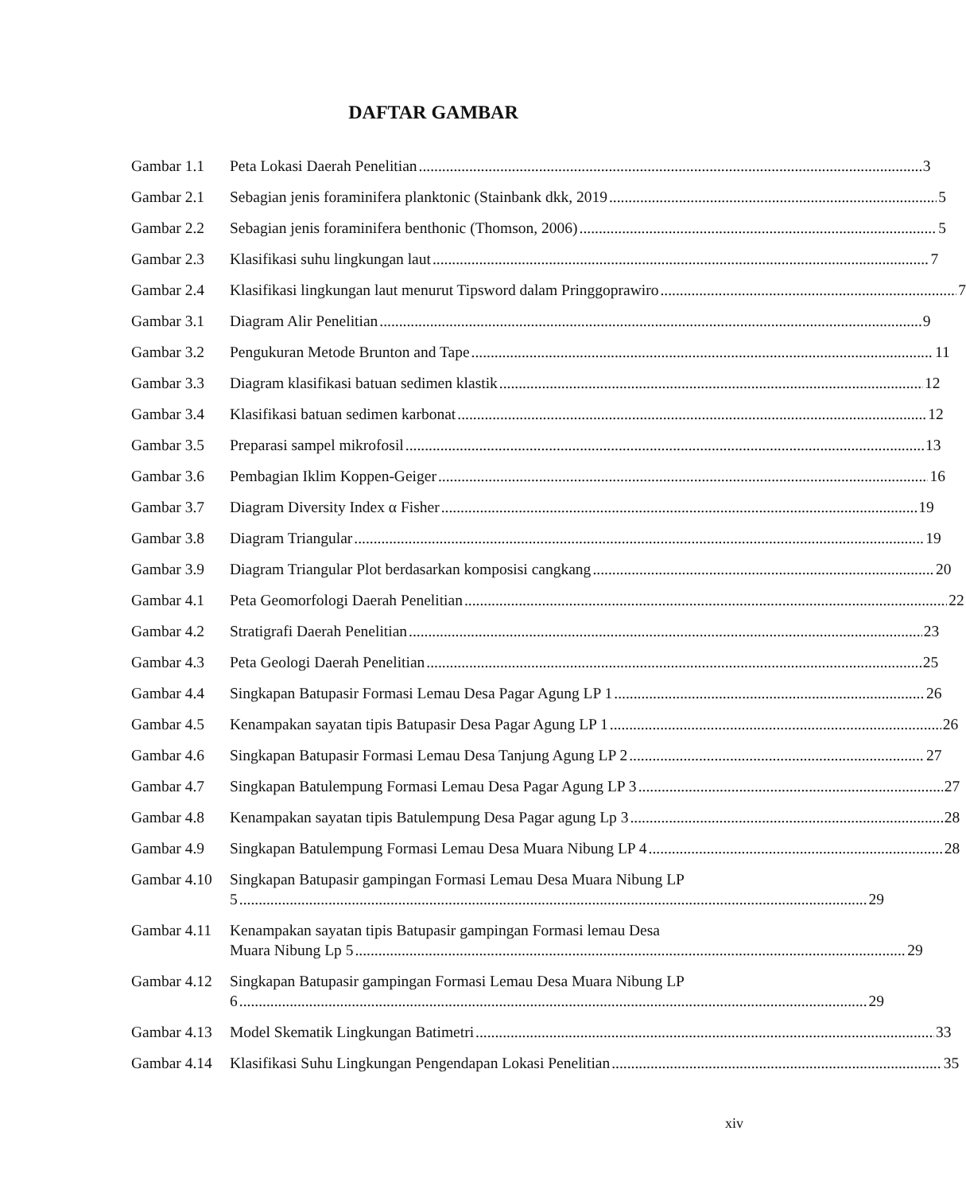DAFTAR GAMBAR
Gambar 1.1 Peta Lokasi Daerah Penelitian 3
Gambar 2.1 Sebagian jenis foraminifera planktonic (Stainbank dkk, 2019 5
Gambar 2.2 Sebagian jenis foraminifera benthonic (Thomson, 2006) 5
Gambar 2.3 Klasifikasi suhu lingkungan laut 7
Gambar 2.4 Klasifikasi lingkungan laut menurut Tipsword dalam Pringgoprawiro 7
Gambar 3.1 Diagram Alir Penelitian 9
Gambar 3.2 Pengukuran Metode Brunton and Tape 11
Gambar 3.3 Diagram klasifikasi batuan sedimen klastik 12
Gambar 3.4 Klasifikasi batuan sedimen karbonat 12
Gambar 3.5 Preparasi sampel mikrofosil 13
Gambar 3.6 Pembagian Iklim Koppen-Geiger 16
Gambar 3.7 Diagram Diversity Index α Fisher 19
Gambar 3.8 Diagram Triangular 19
Gambar 3.9 Diagram Triangular Plot berdasarkan komposisi cangkang 20
Gambar 4.1 Peta Geomorfologi Daerah Penelitian 22
Gambar 4.2 Stratigrafi Daerah Penelitian 23
Gambar 4.3 Peta Geologi Daerah Penelitian 25
Gambar 4.4 Singkapan Batupasir Formasi Lemau Desa Pagar Agung LP 1 26
Gambar 4.5 Kenampakan sayatan tipis Batupasir Desa Pagar Agung LP 1 26
Gambar 4.6 Singkapan Batupasir Formasi Lemau Desa Tanjung Agung LP 2 27
Gambar 4.7 Singkapan Batulempung Formasi Lemau Desa Pagar Agung LP 3 27
Gambar 4.8 Kenampakan sayatan tipis Batulempung Desa Pagar agung Lp 3 28
Gambar 4.9 Singkapan Batulempung Formasi Lemau Desa Muara Nibung LP 4 28
Gambar 4.10 Singkapan Batupasir gampingan Formasi Lemau Desa Muara Nibung LP
5 29
Gambar 4.11 Kenampakan sayatan tipis Batupasir gampingan Formasi lemau Desa
Muara Nibung Lp 5 29
Gambar 4.12 Singkapan Batupasir gampingan Formasi Lemau Desa Muara Nibung LP
6 29
Gambar 4.13 Model Skematik Lingkungan Batimetri 33
Gambar 4.14 Klasifikasi Suhu Lingkungan Pengendapan Lokasi Penelitian 35
xiv